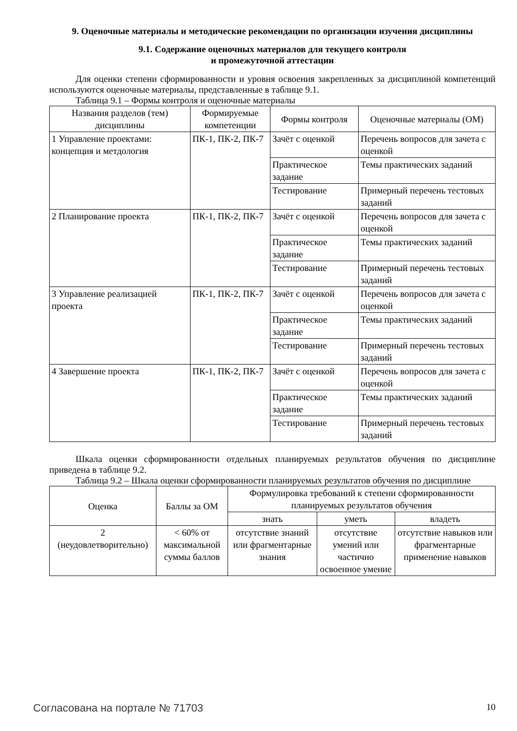9. Оценочные материалы и методические рекомендации по организации изучения дисциплины
9.1. Содержание оценочных материалов для текущего контроля
и промежуточной аттестации
Для оценки степени сформированности и уровня освоения закрепленных за дисциплиной компетенций используются оценочные материалы, представленные в таблице 9.1.
Таблица 9.1 – Формы контроля и оценочные материалы
| Названия разделов (тем) дисциплины | Формируемые компетенции | Формы контроля | Оценочные материалы (ОМ) |
| --- | --- | --- | --- |
| 1 Управление проектами: концепция и метдология | ПК-1, ПК-2, ПК-7 | Зачёт с оценкой | Перечень вопросов для зачета с оценкой |
| | | Практическое задание | Темы практических заданий |
| | | Тестирование | Примерный перечень тестовых заданий |
| 2 Планирование проекта | ПК-1, ПК-2, ПК-7 | Зачёт с оценкой | Перечень вопросов для зачета с оценкой |
| | | Практическое задание | Темы практических заданий |
| | | Тестирование | Примерный перечень тестовых заданий |
| 3 Управление реализацией проекта | ПК-1, ПК-2, ПК-7 | Зачёт с оценкой | Перечень вопросов для зачета с оценкой |
| | | Практическое задание | Темы практических заданий |
| | | Тестирование | Примерный перечень тестовых заданий |
| 4 Завершение проекта | ПК-1, ПК-2, ПК-7 | Зачёт с оценкой | Перечень вопросов для зачета с оценкой |
| | | Практическое задание | Темы практических заданий |
| | | Тестирование | Примерный перечень тестовых заданий |
Шкала оценки сформированности отдельных планируемых результатов обучения по дисциплине приведена в таблице 9.2.
Таблица 9.2 – Шкала оценки сформированности планируемых результатов обучения по дисциплине
| Оценка | Баллы за ОМ | Формулировка требований к степени сформированности планируемых результатов обучения | | |
| --- | --- | --- | --- | --- |
| | | знать | уметь | владеть |
| 2 (неудовлетворительно) | < 60% от максимальной суммы баллов | отсутствие знаний или фрагментарные знания | отсутствие умений или частично освоенное умение | отсутствие навыков или фрагментарные применение навыков |
Согласована на портале № 71703 10